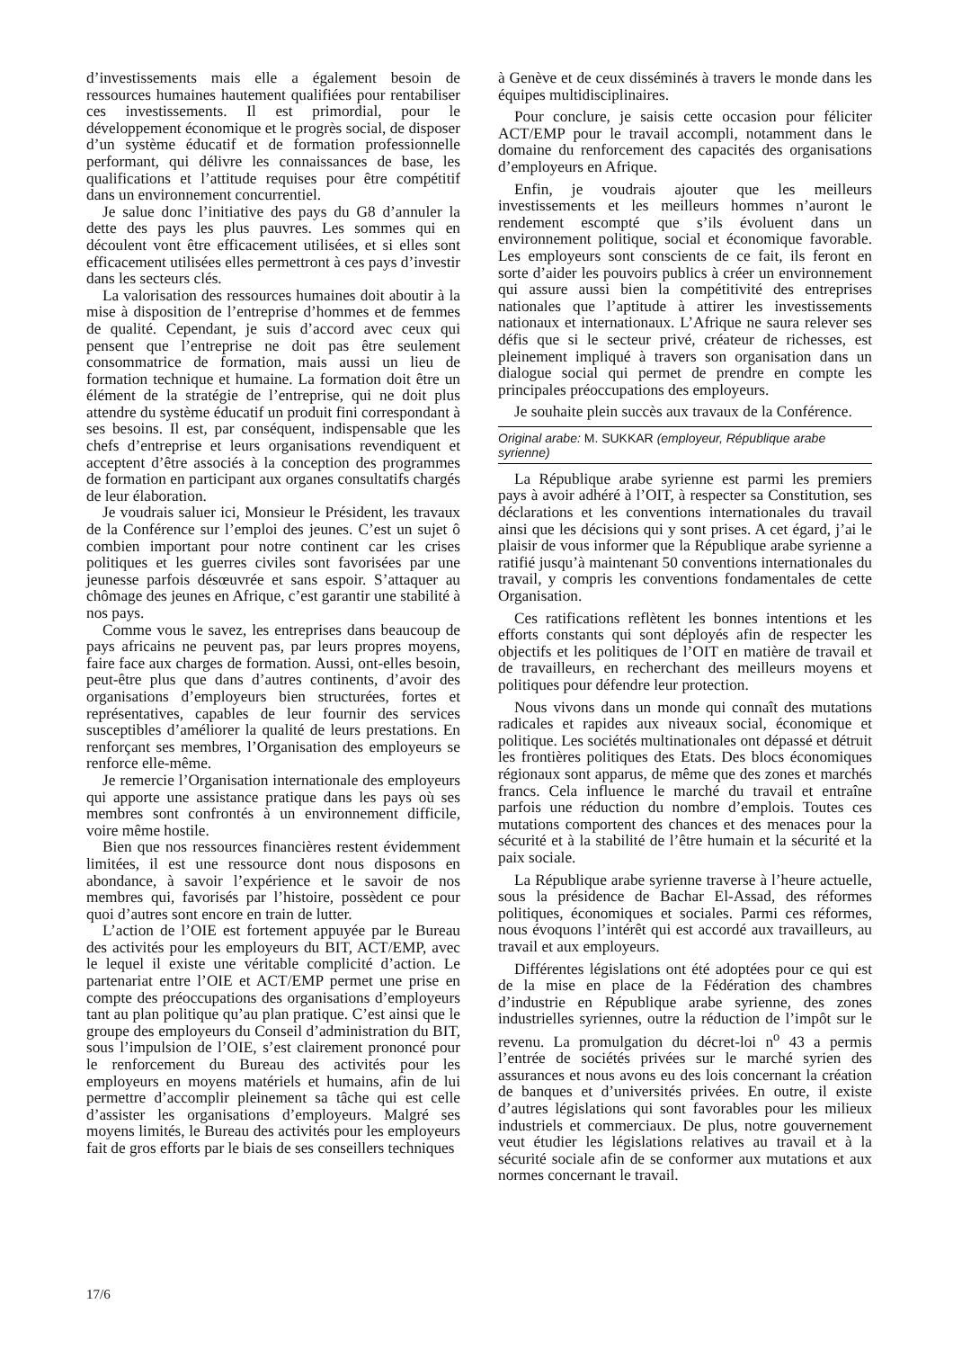d’investissements mais elle a également besoin de ressources humaines hautement qualifiées pour rentabiliser ces investissements. Il est primordial, pour le développement économique et le progrès social, de disposer d’un système éducatif et de formation professionnelle performant, qui délivre les connaissances de base, les qualifications et l’attitude requises pour être compétitif dans un environnement concurrentiel.
Je salue donc l’initiative des pays du G8 d’annuler la dette des pays les plus pauvres. Les sommes qui en découlent vont être efficacement utilisées, et si elles sont efficacement utilisées elles permettront à ces pays d’investir dans les secteurs clés.
La valorisation des ressources humaines doit aboutir à la mise à disposition de l’entreprise d’hommes et de femmes de qualité. Cependant, je suis d’accord avec ceux qui pensent que l’entreprise ne doit pas être seulement consommatrice de formation, mais aussi un lieu de formation technique et humaine. La formation doit être un élément de la stratégie de l’entreprise, qui ne doit plus attendre du système éducatif un produit fini correspondant à ses besoins. Il est, par conséquent, indispensable que les chefs d’entreprise et leurs organisations revendiquent et acceptent d’être associés à la conception des programmes de formation en participant aux organes consultatifs chargés de leur élaboration.
Je voudrais saluer ici, Monsieur le Président, les travaux de la Conférence sur l’emploi des jeunes. C’est un sujet ô combien important pour notre continent car les crises politiques et les guerres civiles sont favorisées par une jeunesse parfois désœuvrée et sans espoir. S’attaquer au chômage des jeunes en Afrique, c’est garantir une stabilité à nos pays.
Comme vous le savez, les entreprises dans beaucoup de pays africains ne peuvent pas, par leurs propres moyens, faire face aux charges de formation. Aussi, ont-elles besoin, peut-être plus que dans d’autres continents, d’avoir des organisations d’employeurs bien structurées, fortes et représentatives, capables de leur fournir des services susceptibles d’améliorer la qualité de leurs prestations. En renforçant ses membres, l’Organisation des employeurs se renforce elle-même.
Je remercie l’Organisation internationale des employeurs qui apporte une assistance pratique dans les pays où ses membres sont confrontés à un environnement difficile, voire même hostile.
Bien que nos ressources financières restent évidemment limitées, il est une ressource dont nous disposons en abondance, à savoir l’expérience et le savoir de nos membres qui, favorisés par l’histoire, possèdent ce pour quoi d’autres sont encore en train de lutter.
L’action de l’OIE est fortement appuyée par le Bureau des activités pour les employeurs du BIT, ACT/EMP, avec le lequel il existe une véritable complicité d’action. Le partenariat entre l’OIE et ACT/EMP permet une prise en compte des préoccupations des organisations d’employeurs tant au plan politique qu’au plan pratique. C’est ainsi que le groupe des employeurs du Conseil d’administration du BIT, sous l’impulsion de l’OIE, s’est clairement prononcé pour le renforcement du Bureau des activités pour les employeurs en moyens matériels et humains, afin de lui permettre d’accomplir pleinement sa tâche qui est celle d’assister les organisations d’employeurs. Malgré ses moyens limités, le Bureau des activités pour les employeurs fait de gros efforts par le biais de ses conseillers techniques
à Genève et de ceux disséminés à travers le monde dans les équipes multidisciplinaires.
Pour conclure, je saisis cette occasion pour féliciter ACT/EMP pour le travail accompli, notamment dans le domaine du renforcement des capacités des organisations d’employeurs en Afrique.
Enfin, je voudrais ajouter que les meilleurs investissements et les meilleurs hommes n’auront le rendement escompté que s’ils évoluent dans un environnement politique, social et économique favorable. Les employeurs sont conscients de ce fait, ils feront en sorte d’aider les pouvoirs publics à créer un environnement qui assure aussi bien la compétitivité des entreprises nationales que l’aptitude à attirer les investissements nationaux et internationaux. L’Afrique ne saura relever ses défis que si le secteur privé, créateur de richesses, est pleinement impliqué à travers son organisation dans un dialogue social qui permet de prendre en compte les principales préoccupations des employeurs.
Je souhaite plein succès aux travaux de la Conférence.
Original arabe: M. SUKKAR (employeur, République arabe syrienne)
La République arabe syrienne est parmi les premiers pays à avoir adhéré à l’OIT, à respecter sa Constitution, ses déclarations et les conventions internationales du travail ainsi que les décisions qui y sont prises. A cet égard, j’ai le plaisir de vous informer que la République arabe syrienne a ratifié jusqu’à maintenant 50 conventions internationales du travail, y compris les conventions fondamentales de cette Organisation.
Ces ratifications reflètent les bonnes intentions et les efforts constants qui sont déployés afin de respecter les objectifs et les politiques de l’OIT en matière de travail et de travailleurs, en recherchant des meilleurs moyens et politiques pour défendre leur protection.
Nous vivons dans un monde qui connaît des mutations radicales et rapides aux niveaux social, économique et politique. Les sociétés multinationales ont dépassé et détruit les frontières politiques des Etats. Des blocs économiques régionaux sont apparus, de même que des zones et marchés francs. Cela influence le marché du travail et entraîne parfois une réduction du nombre d’emplois. Toutes ces mutations comportent des chances et des menaces pour la sécurité et à la stabilité de l’être humain et la sécurité et la paix sociale.
La République arabe syrienne traverse à l’heure actuelle, sous la présidence de Bachar El-Assad, des réformes politiques, économiques et sociales. Parmi ces réformes, nous évoquons l’intérêt qui est accordé aux travailleurs, au travail et aux employeurs.
Différentes législations ont été adoptées pour ce qui est de la mise en place de la Fédération des chambres d’industrie en République arabe syrienne, des zones industrielles syriennes, outre la réduction de l’impôt sur le revenu. La promulgation du décret-loi n<sup>o</sup> 43 a permis l’entrée de sociétés privées sur le marché syrien des assurances et nous avons eu des lois concernant la création de banques et d’universités privées. En outre, il existe d’autres législations qui sont favorables pour les milieux industriels et commerciaux. De plus, notre gouvernement veut étudier les législations relatives au travail et à la sécurité sociale afin de se conformer aux mutations et aux normes concernant le travail.
17/6